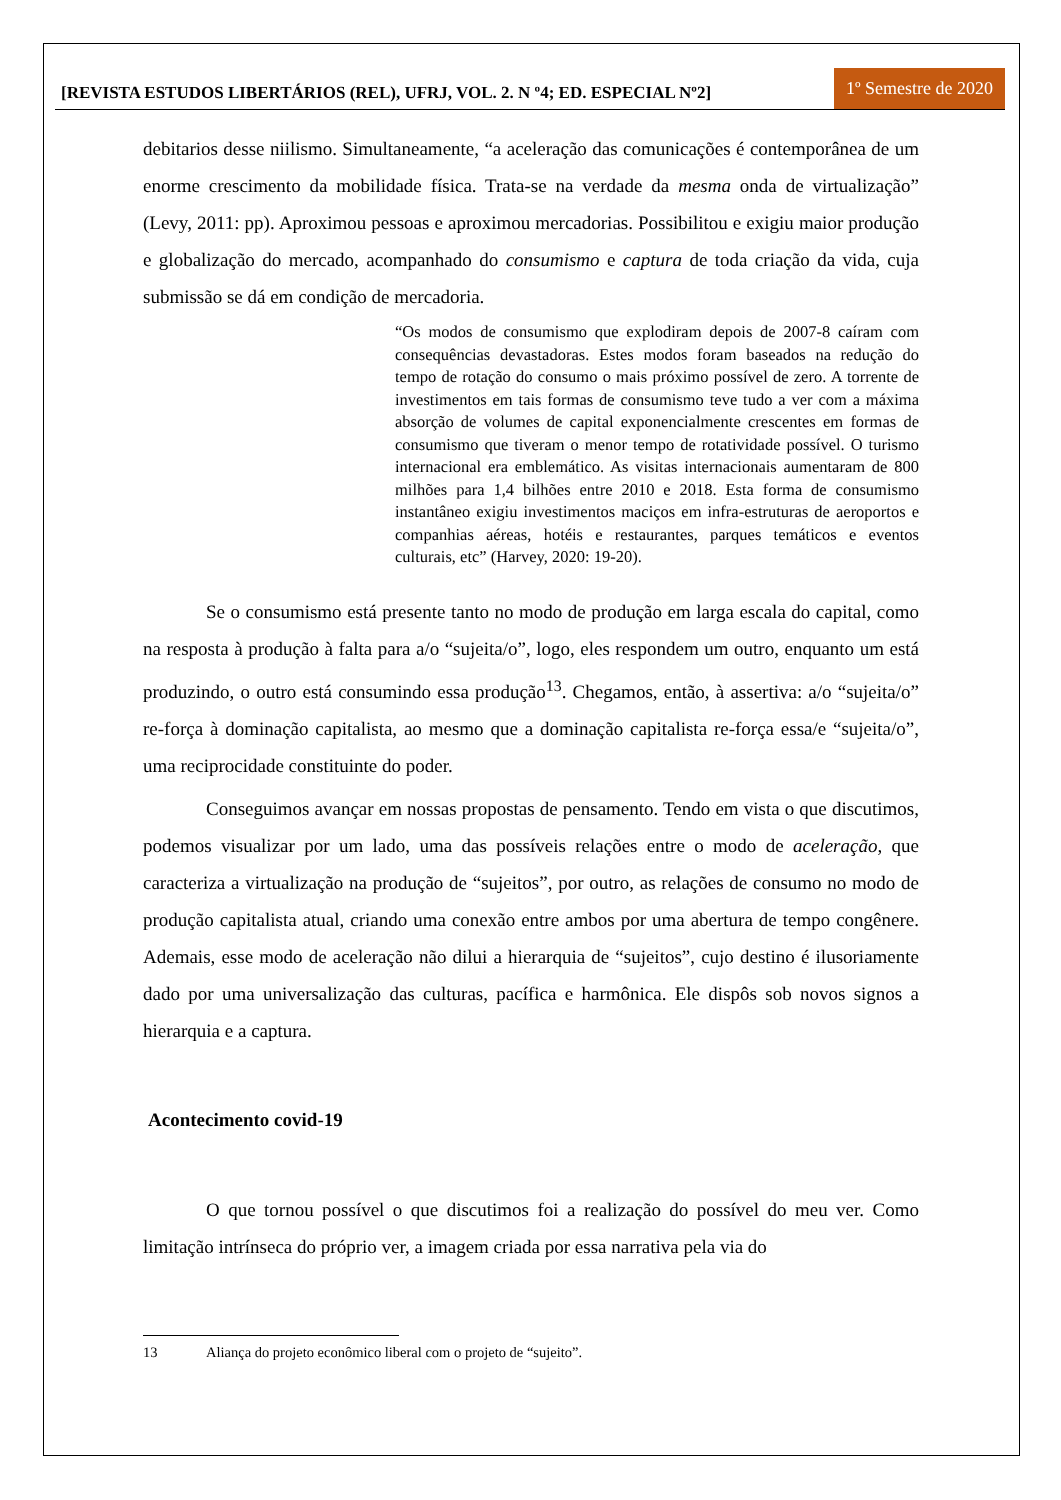[REVISTA ESTUDOS LIBERTÁRIOS (REL), UFRJ, VOL. 2. N º4; ED. ESPECIAL Nº2]
1º Semestre de 2020
debitarios desse niilismo. Simultaneamente, “a aceleração das comunicações é contemporânea de um enorme crescimento da mobilidade física. Trata-se na verdade da mesma onda de virtualização” (Levy, 2011: pp). Aproximou pessoas e aproximou mercadorias. Possibilitou e exigiu maior produção e globalização do mercado, acompanhado do consumismo e captura de toda criação da vida, cuja submissão se dá em condição de mercadoria.
“Os modos de consumismo que explodiram depois de 2007-8 caíram com consequências devastadoras. Estes modos foram baseados na redução do tempo de rotação do consumo o mais próximo possível de zero. A torrente de investimentos em tais formas de consumismo teve tudo a ver com a máxima absorção de volumes de capital exponencialmente crescentes em formas de consumismo que tiveram o menor tempo de rotatividade possível. O turismo internacional era emblemático. As visitas internacionais aumentaram de 800 milhões para 1,4 bilhões entre 2010 e 2018. Esta forma de consumismo instantâneo exigiu investimentos maciços em infra-estruturas de aeroportos e companhias aéreas, hotéis e restaurantes, parques temáticos e eventos culturais, etc” (Harvey, 2020: 19-20).
Se o consumismo está presente tanto no modo de produção em larga escala do capital, como na resposta à produção à falta para a/o “sujeita/o”, logo, eles respondem um outro, enquanto um está produzindo, o outro está consumindo essa produção<sup>13</sup>. Chegamos, então, à assertiva: a/o “sujeita/o” re-força à dominação capitalista, ao mesmo que a dominação capitalista re-força essa/e “sujeita/o”, uma reciprocidade constituinte do poder.
Conseguimos avançar em nossas propostas de pensamento. Tendo em vista o que discutimos, podemos visualizar por um lado, uma das possíveis relações entre o modo de aceleração, que caracteriza a virtualização na produção de “sujeitos”, por outro, as relações de consumo no modo de produção capitalista atual, criando uma conexão entre ambos por uma abertura de tempo congênere. Ademais, esse modo de aceleração não dilui a hierarquia de “sujeitos”, cujo destino é ilusoriamente dado por uma universalização das culturas, pacífica e harmônica. Ele dispôs sob novos signos a hierarquia e a captura.
Acontecimento covid-19
O que tornou possível o que discutimos foi a realização do possível do meu ver. Como limitação intrínseca do próprio ver, a imagem criada por essa narrativa pela via do
13 Aliança do projeto econômico liberal com o projeto de “sujeito”.